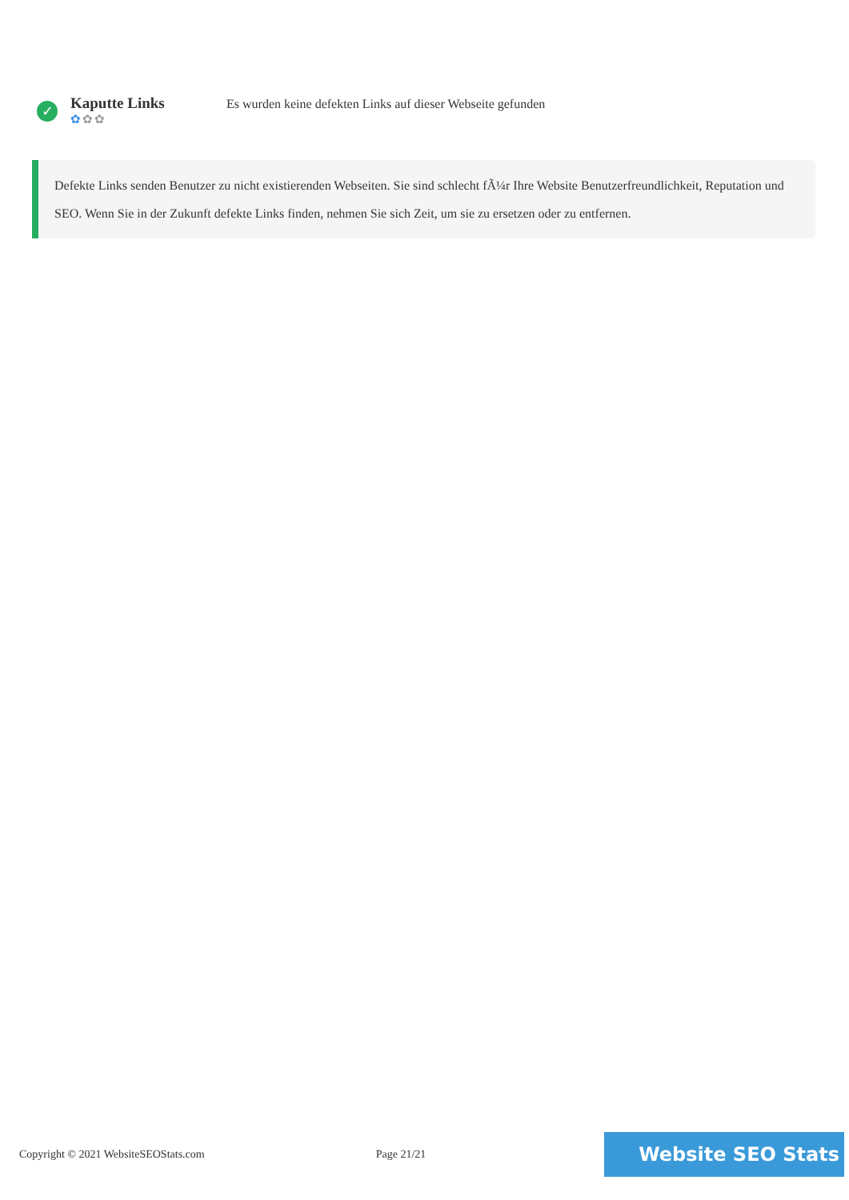✓
Kaputte Links
✿✿✿
Es wurden keine defekten Links auf dieser Webseite gefunden
Defekte Links senden Benutzer zu nicht existierenden Webseiten. Sie sind schlecht fÃ¼r Ihre Website Benutzerfreundlichkeit, Reputation und SEO. Wenn Sie in der Zukunft defekte Links finden, nehmen Sie sich Zeit, um sie zu ersetzen oder zu entfernen.
Copyright © 2021 WebsiteSEOStats.com Page 21/21
Website SEO Stats